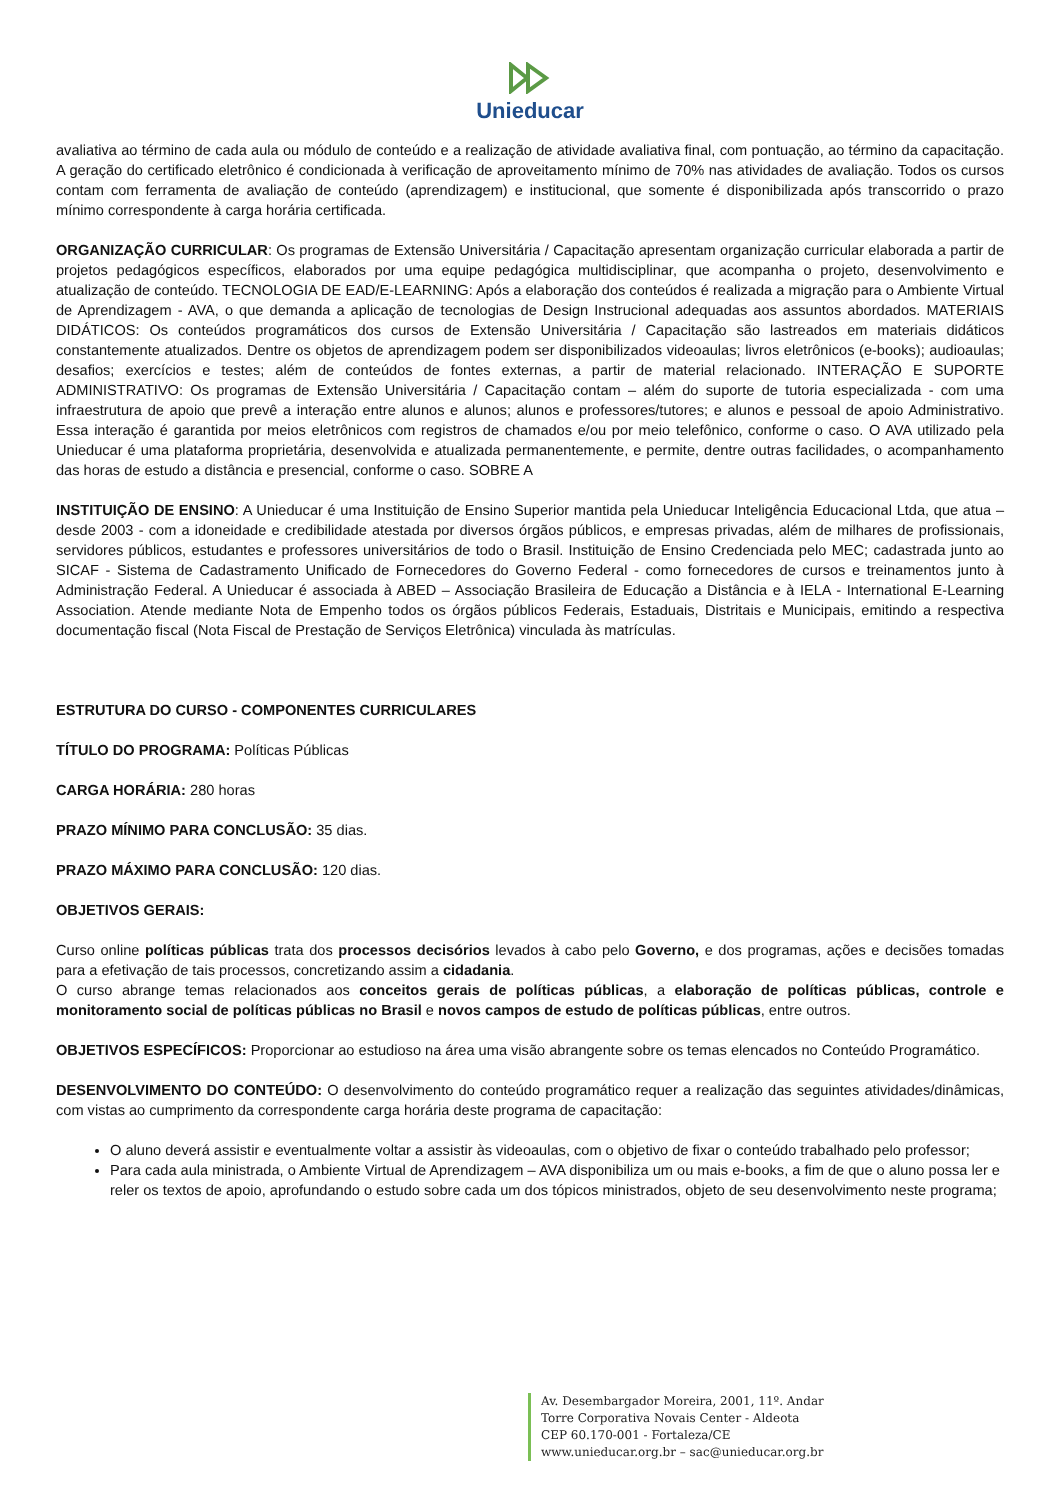Unieducar
avaliativa ao término de cada aula ou módulo de conteúdo e a realização de atividade avaliativa final, com pontuação, ao término da capacitação. A geração do certificado eletrônico é condicionada à verificação de aproveitamento mínimo de 70% nas atividades de avaliação. Todos os cursos contam com ferramenta de avaliação de conteúdo (aprendizagem) e institucional, que somente é disponibilizada após transcorrido o prazo mínimo correspondente à carga horária certificada.
ORGANIZAÇÃO CURRICULAR: Os programas de Extensão Universitária / Capacitação apresentam organização curricular elaborada a partir de projetos pedagógicos específicos, elaborados por uma equipe pedagógica multidisciplinar, que acompanha o projeto, desenvolvimento e atualização de conteúdo. TECNOLOGIA DE EAD/E-LEARNING: Após a elaboração dos conteúdos é realizada a migração para o Ambiente Virtual de Aprendizagem - AVA, o que demanda a aplicação de tecnologias de Design Instrucional adequadas aos assuntos abordados. MATERIAIS DIDÁTICOS: Os conteúdos programáticos dos cursos de Extensão Universitária / Capacitação são lastreados em materiais didáticos constantemente atualizados. Dentre os objetos de aprendizagem podem ser disponibilizados videoaulas; livros eletrônicos (e-books); audioaulas; desafios; exercícios e testes; além de conteúdos de fontes externas, a partir de material relacionado. INTERAÇÃO E SUPORTE ADMINISTRATIVO: Os programas de Extensão Universitária / Capacitação contam – além do suporte de tutoria especializada - com uma infraestrutura de apoio que prevê a interação entre alunos e alunos; alunos e professores/tutores; e alunos e pessoal de apoio Administrativo. Essa interação é garantida por meios eletrônicos com registros de chamados e/ou por meio telefônico, conforme o caso. O AVA utilizado pela Unieducar é uma plataforma proprietária, desenvolvida e atualizada permanentemente, e permite, dentre outras facilidades, o acompanhamento das horas de estudo a distância e presencial, conforme o caso. SOBRE A
INSTITUIÇÃO DE ENSINO: A Unieducar é uma Instituição de Ensino Superior mantida pela Unieducar Inteligência Educacional Ltda, que atua – desde 2003 - com a idoneidade e credibilidade atestada por diversos órgãos públicos, e empresas privadas, além de milhares de profissionais, servidores públicos, estudantes e professores universitários de todo o Brasil. Instituição de Ensino Credenciada pelo MEC; cadastrada junto ao SICAF - Sistema de Cadastramento Unificado de Fornecedores do Governo Federal - como fornecedores de cursos e treinamentos junto à Administração Federal. A Unieducar é associada à ABED – Associação Brasileira de Educação a Distância e à IELA - International E-Learning Association. Atende mediante Nota de Empenho todos os órgãos públicos Federais, Estaduais, Distritais e Municipais, emitindo a respectiva documentação fiscal (Nota Fiscal de Prestação de Serviços Eletrônica) vinculada às matrículas.
ESTRUTURA DO CURSO - COMPONENTES CURRICULARES
TÍTULO DO PROGRAMA: Políticas Públicas
CARGA HORÁRIA: 280 horas
PRAZO MÍNIMO PARA CONCLUSÃO: 35 dias.
PRAZO MÁXIMO PARA CONCLUSÃO: 120 dias.
OBJETIVOS GERAIS:
Curso online políticas públicas trata dos processos decisórios levados à cabo pelo Governo, e dos programas, ações e decisões tomadas para a efetivação de tais processos, concretizando assim a cidadania.
O curso abrange temas relacionados aos conceitos gerais de políticas públicas, a elaboração de políticas públicas, controle e monitoramento social de políticas públicas no Brasil e novos campos de estudo de políticas públicas, entre outros.
OBJETIVOS ESPECÍFICOS: Proporcionar ao estudioso na área uma visão abrangente sobre os temas elencados no Conteúdo Programático.
DESENVOLVIMENTO DO CONTEÚDO: O desenvolvimento do conteúdo programático requer a realização das seguintes atividades/dinâmicas, com vistas ao cumprimento da correspondente carga horária deste programa de capacitação:
O aluno deverá assistir e eventualmente voltar a assistir às videoaulas, com o objetivo de fixar o conteúdo trabalhado pelo professor;
Para cada aula ministrada, o Ambiente Virtual de Aprendizagem – AVA disponibiliza um ou mais e-books, a fim de que o aluno possa ler e reler os textos de apoio, aprofundando o estudo sobre cada um dos tópicos ministrados, objeto de seu desenvolvimento neste programa;
Av. Desembargador Moreira, 2001, 11º. Andar
Torre Corporativa Novais Center - Aldeota
CEP 60.170-001 - Fortaleza/CE
www.unieducar.org.br – sac@unieducar.org.br